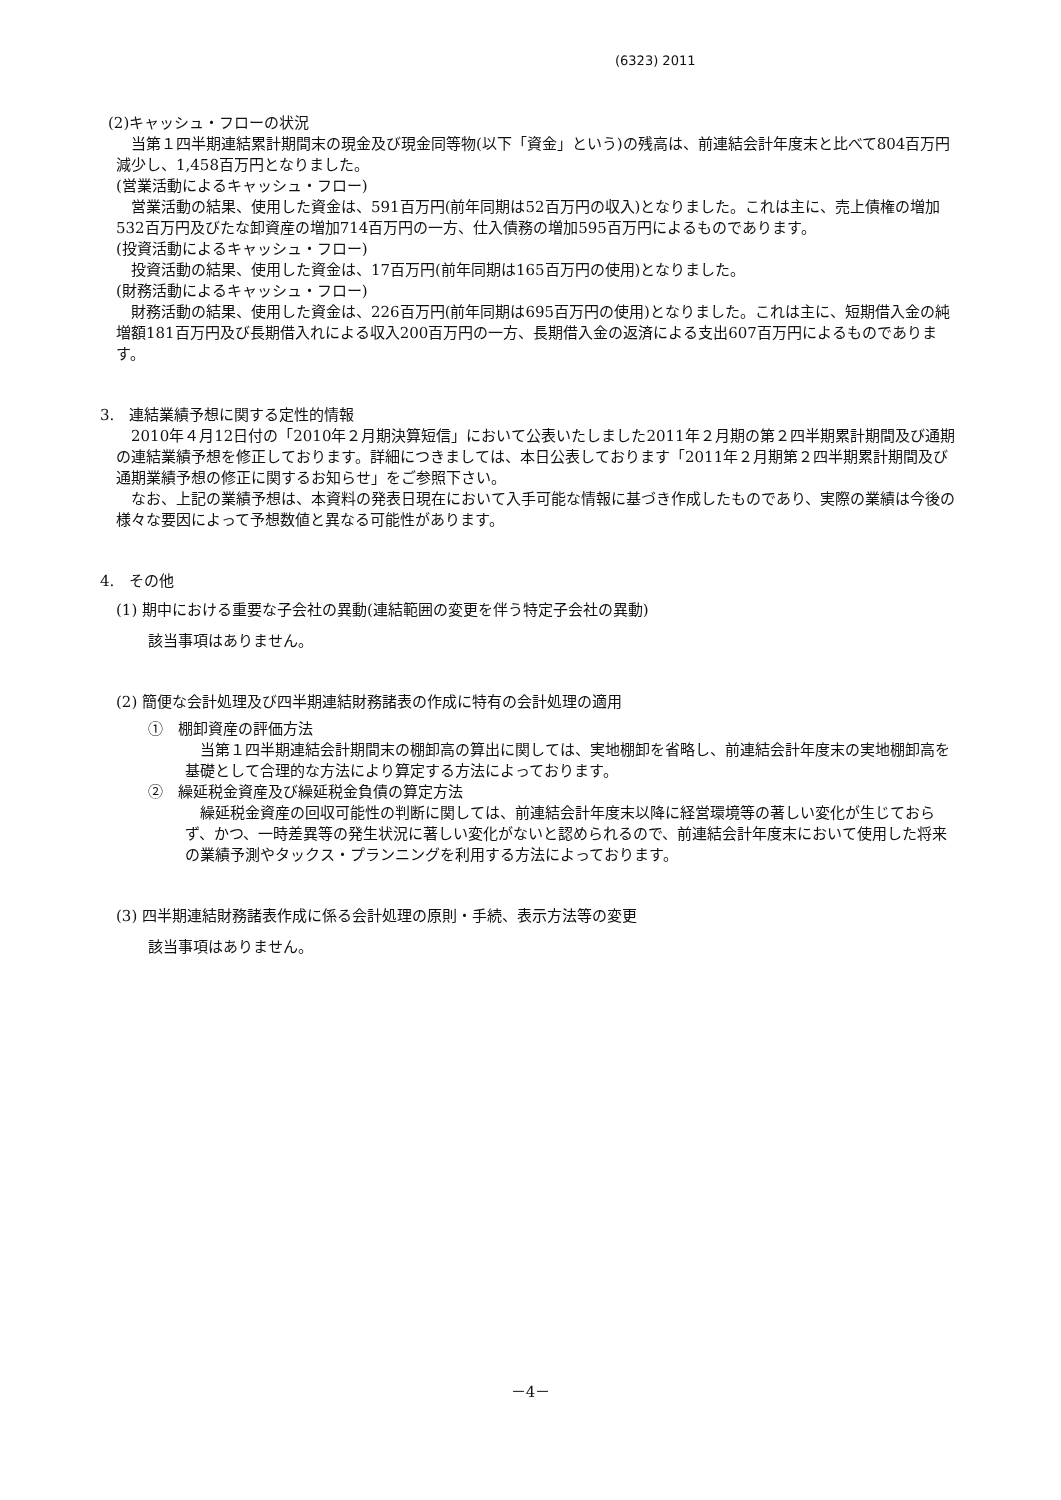(6323) 2011
(2)キャッシュ・フローの状況
当第１四半期連結累計期間末の現金及び現金同等物(以下「資金」という)の残高は、前連結会計年度末と比べて804百万円減少し、1,458百万円となりました。
(営業活動によるキャッシュ・フロー)
営業活動の結果、使用した資金は、591百万円(前年同期は52百万円の収入)となりました。これは主に、売上債権の増加532百万円及びたな卸資産の増加714百万円の一方、仕入債務の増加595百万円によるものであります。
(投資活動によるキャッシュ・フロー)
投資活動の結果、使用した資金は、17百万円(前年同期は165百万円の使用)となりました。
(財務活動によるキャッシュ・フロー)
財務活動の結果、使用した資金は、226百万円(前年同期は695百万円の使用)となりました。これは主に、短期借入金の純増額181百万円及び長期借入れによる収入200百万円の一方、長期借入金の返済による支出607百万円によるものであります。
3.　連結業績予想に関する定性的情報
2010年４月12日付の「2010年２月期決算短信」において公表いたしました2011年２月期の第２四半期累計期間及び通期の連結業績予想を修正しております。詳細につきましては、本日公表しております「2011年２月期第２四半期累計期間及び通期業績予想の修正に関するお知らせ」をご参照下さい。
なお、上記の業績予想は、本資料の発表日現在において入手可能な情報に基づき作成したものであり、実際の業績は今後の様々な要因によって予想数値と異なる可能性があります。
4.　その他
(1) 期中における重要な子会社の異動(連結範囲の変更を伴う特定子会社の異動)
該当事項はありません。
(2) 簡便な会計処理及び四半期連結財務諸表の作成に特有の会計処理の適用
①　棚卸資産の評価方法
当第１四半期連結会計期間末の棚卸高の算出に関しては、実地棚卸を省略し、前連結会計年度末の実地棚卸高を基礎として合理的な方法により算定する方法によっております。
②　繰延税金資産及び繰延税金負債の算定方法
繰延税金資産の回収可能性の判断に関しては、前連結会計年度末以降に経営環境等の著しい変化が生じておらず、かつ、一時差異等の発生状況に著しい変化がないと認められるので、前連結会計年度末において使用した将来の業績予測やタックス・プランニングを利用する方法によっております。
(3) 四半期連結財務諸表作成に係る会計処理の原則・手続、表示方法等の変更
該当事項はありません。
－4－